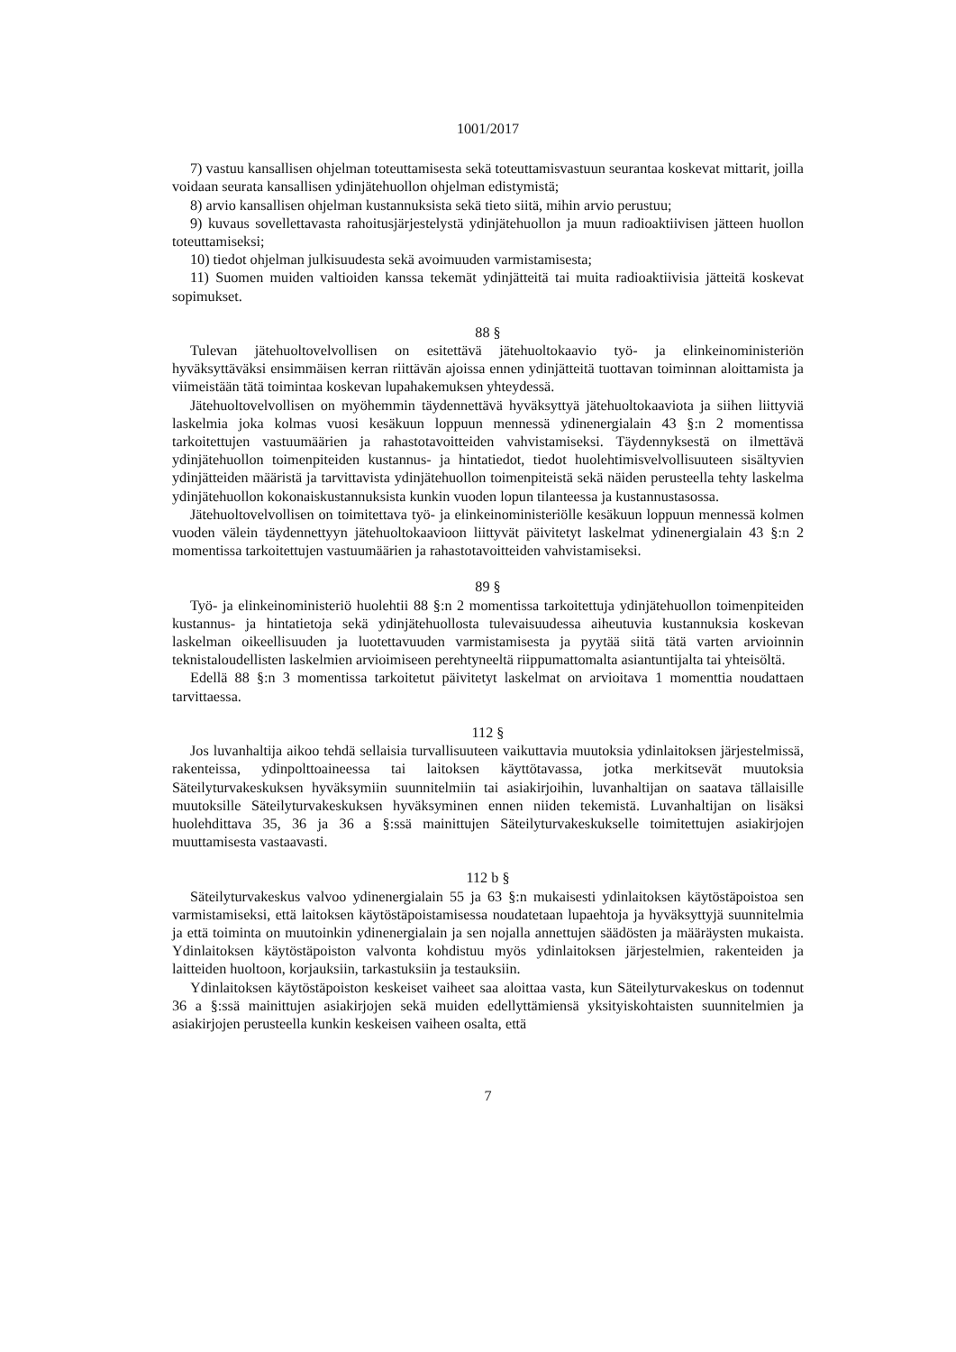1001/2017
7) vastuu kansallisen ohjelman toteuttamisesta sekä toteuttamisvastuun seurantaa koskevat mittarit, joilla voidaan seurata kansallisen ydinjätehuollon ohjelman edistymistä;
8) arvio kansallisen ohjelman kustannuksista sekä tieto siitä, mihin arvio perustuu;
9) kuvaus sovellettavasta rahoitusjärjestelystä ydinjätehuollon ja muun radioaktiivisen jätteen huollon toteuttamiseksi;
10) tiedot ohjelman julkisuudesta sekä avoimuuden varmistamisesta;
11) Suomen muiden valtioiden kanssa tekemät ydinjätteitä tai muita radioaktiivisia jätteitä koskevat sopimukset.
88 §
Tulevan jätehuoltovelvollisen on esitettävä jätehuoltokaavio työ- ja elinkeinoministeriön hyväksyttäväksi ensimmäisen kerran riittävän ajoissa ennen ydinjätteitä tuottavan toiminnan aloittamista ja viimeistään tätä toimintaa koskevan lupahakemuksen yhteydessä.
Jätehuoltovelvollisen on myöhemmin täydennettävä hyväksyttyä jätehuoltokaaviota ja siihen liittyviä laskelmia joka kolmas vuosi kesäkuun loppuun mennessä ydinenergialain 43 §:n 2 momentissa tarkoitettujen vastuumäärien ja rahastotavoitteiden vahvistamiseksi. Täydennyksestä on ilmettävä ydinjätehuollon toimenpiteiden kustannus- ja hintatiedot, tiedot huolehtimisvelvollisuuteen sisältyvien ydinjätteiden määristä ja tarvittavista ydinjätehuollon toimenpiteistä sekä näiden perusteella tehty laskelma ydinjätehuollon kokonaiskustannuksista kunkin vuoden lopun tilanteessa ja kustannustasossa.
Jätehuoltovelvollisen on toimitettava työ- ja elinkeinoministeriölle kesäkuun loppuun mennessä kolmen vuoden välein täydennettyyn jätehuoltokaavioon liittyvät päivitetyt laskelmat ydinenergialain 43 §:n 2 momentissa tarkoitettujen vastuumäärien ja rahastotavoitteiden vahvistamiseksi.
89 §
Työ- ja elinkeinoministeriö huolehtii 88 §:n 2 momentissa tarkoitettuja ydinjätehuollon toimenpiteiden kustannus- ja hintatietoja sekä ydinjätehuollosta tulevaisuudessa aiheutuvia kustannuksia koskevan laskelman oikeellisuuden ja luotettavuuden varmistamisesta ja pyytää siitä tätä varten arvioinnin teknistaloudellisten laskelmien arvioimiseen perehtyneeltä riippumattomalta asiantuntijalta tai yhteisöltä.
Edellä 88 §:n 3 momentissa tarkoitetut päivitetyt laskelmat on arvioitava 1 momenttia noudattaen tarvittaessa.
112 §
Jos luvanhaltija aikoo tehdä sellaisia turvallisuuteen vaikuttavia muutoksia ydinlaitoksen järjestelmissä, rakenteissa, ydinpolttoaineessa tai laitoksen käyttötavassa, jotka merkitsevät muutoksia Säteilyturvakeskuksen hyväksymiin suunnitelmiin tai asiakirjoihin, luvanhaltijan on saatava tällaisille muutoksille Säteilyturvakeskuksen hyväksyminen ennen niiden tekemistä. Luvanhaltijan on lisäksi huolehdittava 35, 36 ja 36 a §:ssä mainittujen Säteilyturvakeskukselle toimitettujen asiakirjojen muuttamisesta vastaavasti.
112 b §
Säteilyturvakeskus valvoo ydinenergialain 55 ja 63 §:n mukaisesti ydinlaitoksen käytöstäpoistoa sen varmistamiseksi, että laitoksen käytöstäpoistamisessa noudatetaan lupaehtoja ja hyväksyttyjä suunnitelmia ja että toiminta on muutoinkin ydinenergialain ja sen nojalla annettujen säädösten ja määräysten mukaista. Ydinlaitoksen käytöstäpoiston valvonta kohdistuu myös ydinlaitoksen järjestelmien, rakenteiden ja laitteiden huoltoon, korjauksiin, tarkastuksiin ja testauksiin.
Ydinlaitoksen käytöstäpoiston keskeiset vaiheet saa aloittaa vasta, kun Säteilyturvakeskus on todennut 36 a §:ssä mainittujen asiakirjojen sekä muiden edellyttämiensä yksityiskohtaisten suunnitelmien ja asiakirjojen perusteella kunkin keskeisen vaiheen osalta, että
7